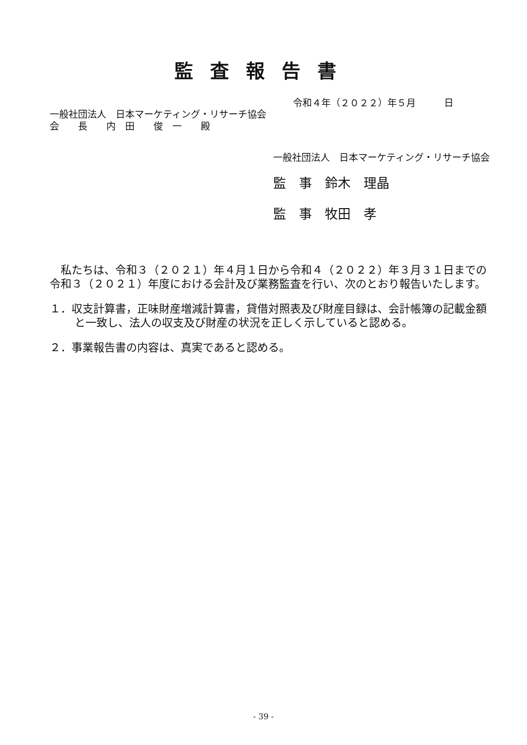監査報告書
令和４年（２０２２）年５月　　　日
一般社団法人　日本マーケティング・リサーチ協会
会　　長　　内　田　　俊　一　　殿
一般社団法人　日本マーケティング・リサーチ協会
監　事　鈴木　理晶
監　事　牧田　孝
　私たちは、令和３（２０２１）年４月１日から令和４（２０２２）年３月３１日までの令和３（２０２１）年度における会計及び業務監査を行い、次のとおり報告いたします。
１．収支計算書，正味財産増減計算書，貸借対照表及び財産目録は、会計帳簿の記載金額と一致し、法人の収支及び財産の状況を正しく示していると認める。
２．事業報告書の内容は、真実であると認める。
- 39 -